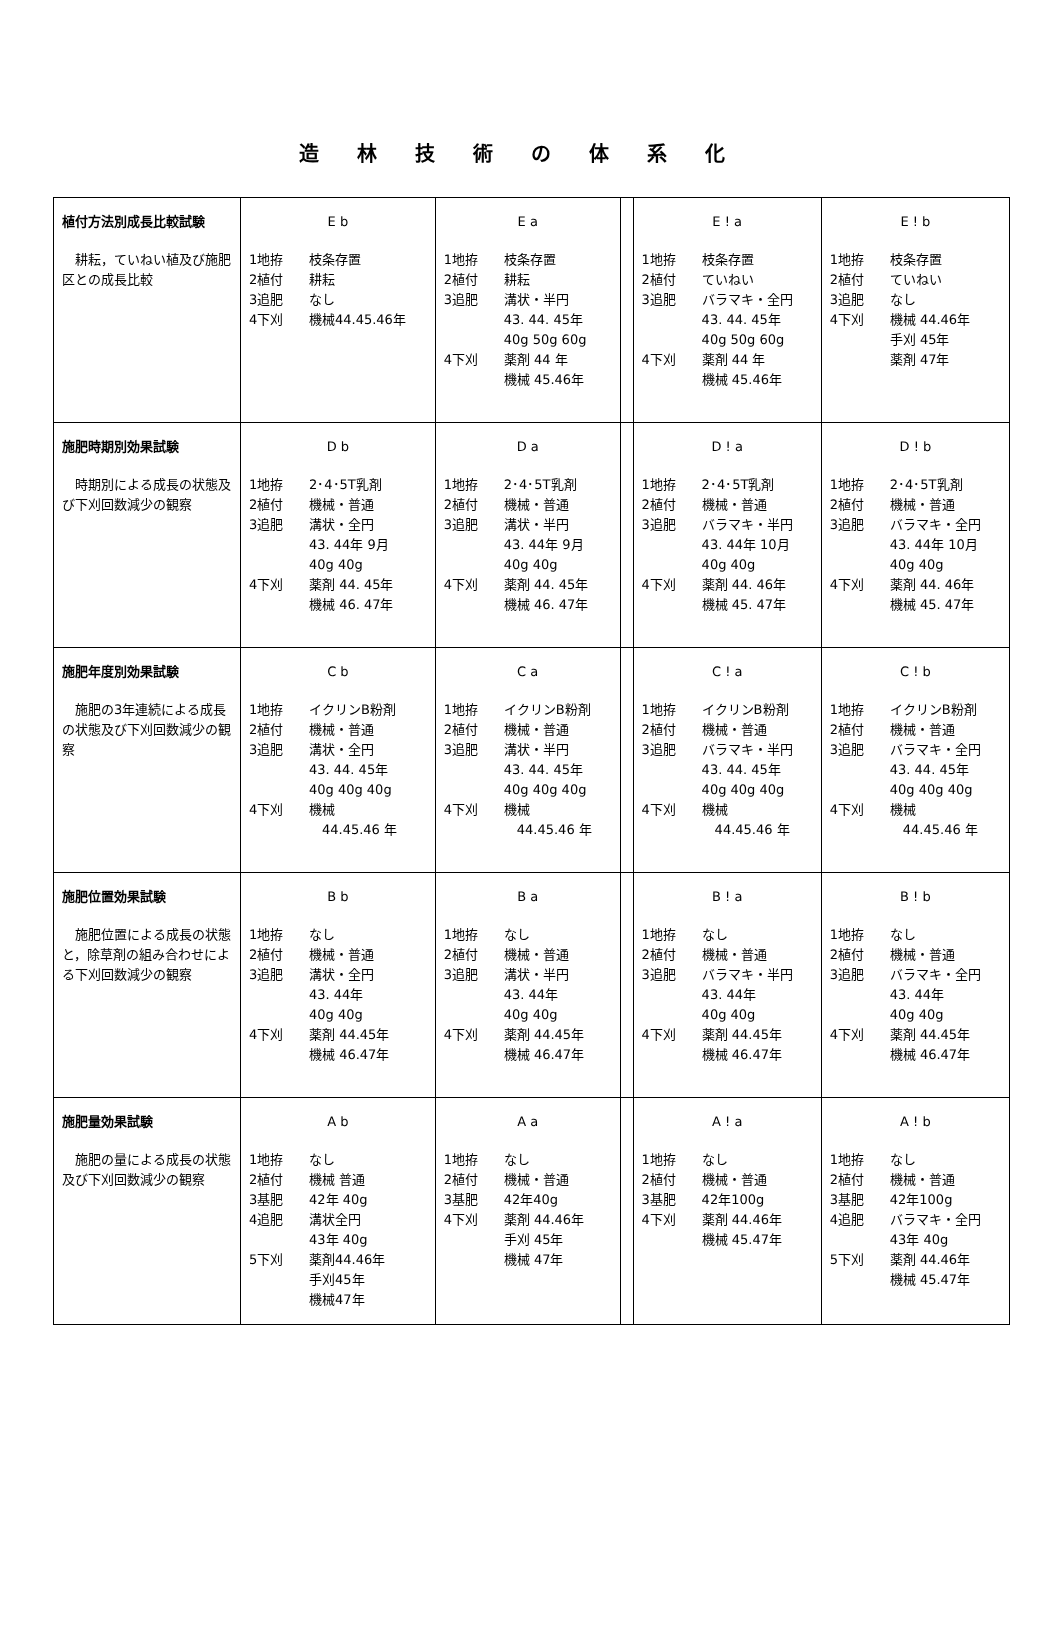造林技術の体系化
| 植付方法別成長比較試験 耕耘，ていねい植及び施肥区との成長比較 | E b 1地拵 枝条存置 2植付 耕耘 3追肥 なし 4下刈 機械44.45.46年 | E a 1地拵 枝条存置 2植付 耕耘 3追肥 溝状・半円 43. 44. 45年 40g 50g 60g 4下刈 薬剤 44 年 機械 45.46年 | | E ! a 1地拵 枝条存置 2植付 ていねい 3追肥 バラマキ・全円 43. 44. 45年 40g 50g 60g 4下刈 薬剤 44 年 機械 45.46年 | E ! b 1地拵 枝条存置 2植付 ていねい 3追肥 なし 4下刈 機械 44.46年 手刈 45年 薬剤 47年 |
| 施肥時期別効果試験 時期別による成長の状態及び下刈回数減少の観察 | D b 1地拵 2･4･5T乳剤 2植付 機械・普通 3追肥 溝状・全円 43. 44年 9月 40g 40g 4下刈 薬剤 44. 45年 機械 46. 47年 | D a 1地拵 2･4･5T乳剤 2植付 機械・普通 3追肥 溝状・半円 43. 44年 9月 40g 40g 4下刈 薬剤 44. 45年 機械 46. 47年 | | D ! a 1地拵 2･4･5T乳剤 2植付 機械・普通 3追肥 バラマキ・半円 43. 44年 10月 40g 40g 4下刈 薬剤 44. 46年 機械 45. 47年 | D ! b 1地拵 2･4･5T乳剤 2植付 機械・普通 3追肥 バラマキ・全円 43. 44年 10月 40g 40g 4下刈 薬剤 44. 46年 機械 45. 47年 |
| 施肥年度別効果試験 施肥の3年連続による成長の状態及び下刈回数減少の観察 | C b 1地拵 イクリンB粉剤 2植付 機械・普通 3追肥 溝状・全円 43. 44. 45年 40g 40g 40g 4下刈 機械 44.45.46 年 | C a 1地拵 イクリンB粉剤 2植付 機械・普通 3追肥 溝状・半円 43. 44. 45年 40g 40g 40g 4下刈 機械 44.45.46 年 | | C ! a 1地拵 イクリンB粉剤 2植付 機械・普通 3追肥 バラマキ・半円 43. 44. 45年 40g 40g 40g 4下刈 機械 44.45.46 年 | C ! b 1地拵 イクリンB粉剤 2植付 機械・普通 3追肥 バラマキ・全円 43. 44. 45年 40g 40g 40g 4下刈 機械 44.45.46 年 |
| 施肥位置効果試験 施肥位置による成長の状態と，除草剤の組み合わせによる下刈回数減少の観察 | B b 1地拵 なし 2植付 機械・普通 3追肥 溝状・全円 43. 44年 40g 40g 4下刈 薬剤 44.45年 機械 46.47年 | B a 1地拵 なし 2植付 機械・普通 3追肥 溝状・半円 43. 44年 40g 40g 4下刈 薬剤 44.45年 機械 46.47年 | | B ! a 1地拵 なし 2植付 機械・普通 3追肥 バラマキ・半円 43. 44年 40g 40g 4下刈 薬剤 44.45年 機械 46.47年 | B ! b 1地拵 なし 2植付 機械・普通 3追肥 バラマキ・全円 43. 44年 40g 40g 4下刈 薬剤 44.45年 機械 46.47年 |
| 施肥量効果試験 施肥の量による成長の状態及び下刈回数減少の観察 | A b 1地拵 なし 2植付 機械 普通 3基肥 42年 40g 4追肥 溝状全円 43年 40g 5下刈 薬剤44.46年 手刈45年 機械47年 | A a 1地拵 なし 2植付 機械・普通 3基肥 42年40g 4下刈 薬剤 44.46年 手刈 45年 機械 47年 | | A ! a 1地拵 なし 2植付 機械・普通 3基肥 42年100g 4下刈 薬剤 44.46年 機械 45.47年 | A ! b 1地拵 なし 2植付 機械・普通 3基肥 42年100g 4追肥 バラマキ・全円 43年 40g 5下刈 薬剤 44.46年 機械 45.47年 |